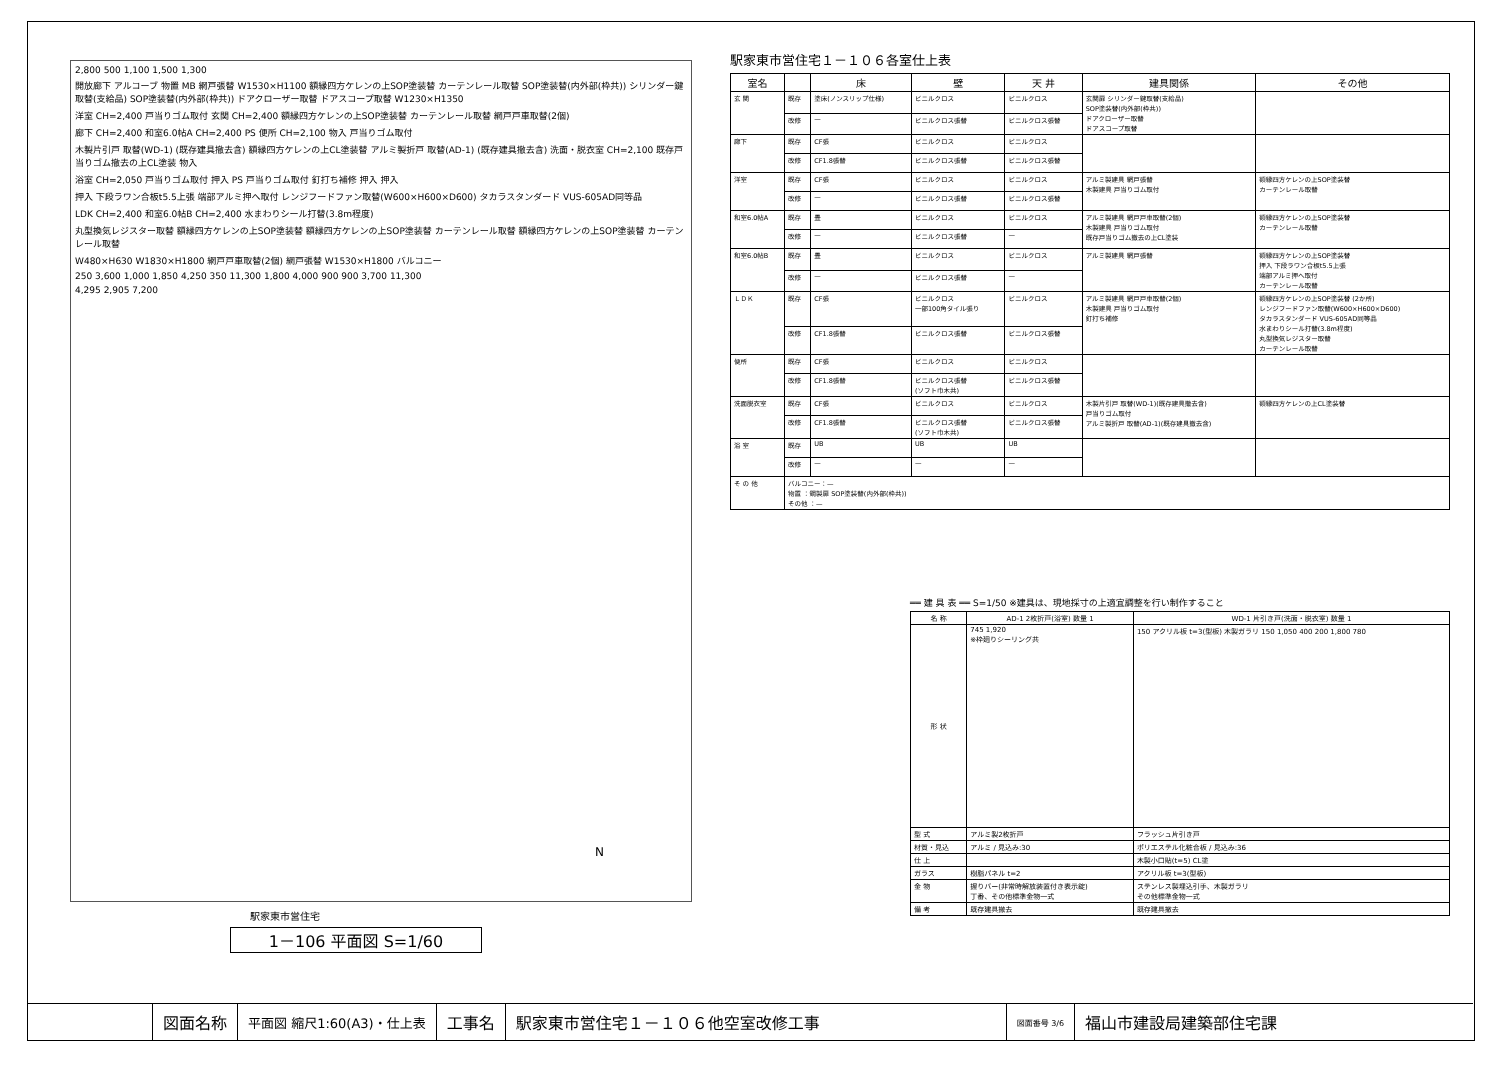2,800 500 1,100 1,500 1,300
開放廊下 アルコーブ 物置 MB 網戸張替 W1530×H1100 額縁四方ケレンの上SOP塗装替 カーテンレール取替 SOP塗装替(内外部(枠共)) シリンダー鍵取替(支給品) SOP塗装替(内外部(枠共)) ドアクローザー取替 ドアスコープ取替 W1230×H1350
洋室 CH=2,400 戸当りゴム取付 玄関 CH=2,400 額縁四方ケレンの上SOP塗装替 カーテンレール取替 網戸戸車取替(2個)
廊下 CH=2,400 和室6.0帖A CH=2,400 PS 便所 CH=2,100 物入 戸当りゴム取付
木製片引戸 取替(WD-1) (既存建具撤去含) 額縁四方ケレンの上CL塗装替 アルミ製折戸 取替(AD-1) (既存建具撤去含) 洗面・脱衣室 CH=2,100 既存戸当りゴム撤去の上CL塗装 物入
浴室 CH=2,050 戸当りゴム取付 押入 PS 戸当りゴム取付 釘打ち補修 押入 押入
押入 下段ラワン合板t5.5上張 端部アルミ押へ取付 レンジフードファン取替(W600×H600×D600) タカラスタンダード VUS-605AD同等品
LDK CH=2,400 和室6.0帖B CH=2,400 水まわりシール打替(3.8m程度)
丸型換気レジスター取替 額縁四方ケレンの上SOP塗装替 額縁四方ケレンの上SOP塗装替 カーテンレール取替 額縁四方ケレンの上SOP塗装替 カーテンレール取替
W480×H630 W1830×H1800 網戸戸車取替(2個) 網戸張替 W1530×H1800 バルコニー
250 3,600 1,000 1,850 4,250 350 11,300 1,800 4,000 900 900 3,700 11,300
4,295 2,905 7,200
N
駅家東市営住宅
1－106 平面図 S=1/60
駅家東市営住宅１－１０６各室仕上表
| 室名 | | 床 | 壁 | 天 井 | 建具関係 | その他 |
| --- | --- | --- | --- | --- | --- | --- |
| 玄 関 | 既存 | 塗床(ノンスリップ仕様) | ビニルクロス | ビニルクロス | 玄関扉 シリンダー鍵取替(支給品) SOP塗装替(内外部(枠共)) ドアクローザー取替 ドアスコープ取替 | |
| | 改修 | — | ビニルクロス張替 | ビニルクロス張替 | | |
| 廊下 | 既存 | CF張 | ビニルクロス | ビニルクロス | | |
| | 改修 | CF1.8張替 | ビニルクロス張替 | ビニルクロス張替 | | |
| 洋室 | 既存 | CF張 | ビニルクロス | ビニルクロス | アルミ製建具 網戸張替 木製建具 戸当りゴム取付 | 額縁四方ケレンの上SOP塗装替 カーテンレール取替 |
| | 改修 | — | ビニルクロス張替 | ビニルクロス張替 | | |
| 和室6.0帖A | 既存 | 畳 | ビニルクロス | ビニルクロス | アルミ製建具 網戸戸車取替(2個) 木製建具 戸当りゴム取付 既存戸当りゴム撤去の上CL塗装 | 額縁四方ケレンの上SOP塗装替 カーテンレール取替 |
| | 改修 | — | ビニルクロス張替 | — | | |
| 和室6.0帖B | 既存 | 畳 | ビニルクロス | ビニルクロス | アルミ製建具 網戸張替 | 額縁四方ケレンの上SOP塗装替 押入 下段ラワン合板t5.5上張 端部アルミ押へ取付 カーテンレール取替 |
| | 改修 | — | ビニルクロス張替 | — | | |
| ＬＤＫ | 既存 | CF張 | ビニルクロス 一部100角タイル張り | ビニルクロス | アルミ製建具 網戸戸車取替(2個) 木製建具 戸当りゴム取付 釘打ち補修 | 額縁四方ケレンの上SOP塗装替 (2か所) レンジフードファン取替(W600×H600×D600) タカラスタンダード VUS-605AD同等品 水まわりシール打替(3.8m程度) 丸型換気レジスター取替 カーテンレール取替 |
| | 改修 | CF1.8張替 | ビニルクロス張替 | ビニルクロス張替 | | |
| 便所 | 既存 | CF張 | ビニルクロス | ビニルクロス | | |
| | 改修 | CF1.8張替 | ビニルクロス張替 (ソフト巾木共) | ビニルクロス張替 | | |
| 洗面脱衣室 | 既存 | CF張 | ビニルクロス | ビニルクロス | 木製片引戸 取替(WD-1)(既存建具撤去含) 戸当りゴム取付 アルミ製折戸 取替(AD-1)(既存建具撤去含) | 額縁四方ケレンの上CL塗装替 |
| | 改修 | CF1.8張替 | ビニルクロス張替 (ソフト巾木共) | ビニルクロス張替 | | |
| 浴 室 | 既存 | UB | UB | UB | | |
| | 改修 | — | — | — | | |
| そ の 他 | バルコニー：— 物置 ：鋼製扉 SOP塗装替(内外部(枠共)) その他 ：— | | | | | |
══ 建 具 表 ══ S=1/50 ※建具は、現地採寸の上適宜調整を行い制作すること
| 名 称 | AD-1 2枚折戸(浴室) 数量 1 | WD-1 片引き戸(洗面・脱衣室) 数量 1 |
| --- | --- | --- |
| 形 状 | 745 1,920 ※枠廻りシーリング共 | 150 アクリル板 t=3(型板) 木製ガラリ 150 1,050 400 200 1,800 780 |
| 型 式 | アルミ製2枚折戸 | フラッシュ片引き戸 |
| 材質・見込 | アルミ / 見込み:30 | ポリエステル化粧合板 / 見込み:36 |
| 仕 上 | | 木製小口貼(t=5) CL塗 |
| ガラス | 樹脂パネル t=2 | アクリル板 t=3(型板) |
| 金 物 | 握りバー(非常時解放装置付き表示錠) 丁番、その他標準金物一式 | ステンレス製埋込引手、木製ガラリ その他標準金物一式 |
| 備 考 | 既存建具撤去 | 既存建具撤去 |
図面名称
平面図 縮尺1:60(A3)・仕上表
工事名 駅家東市営住宅１－１０６他空室改修工事
図面番号 3/6
福山市建設局建築部住宅課